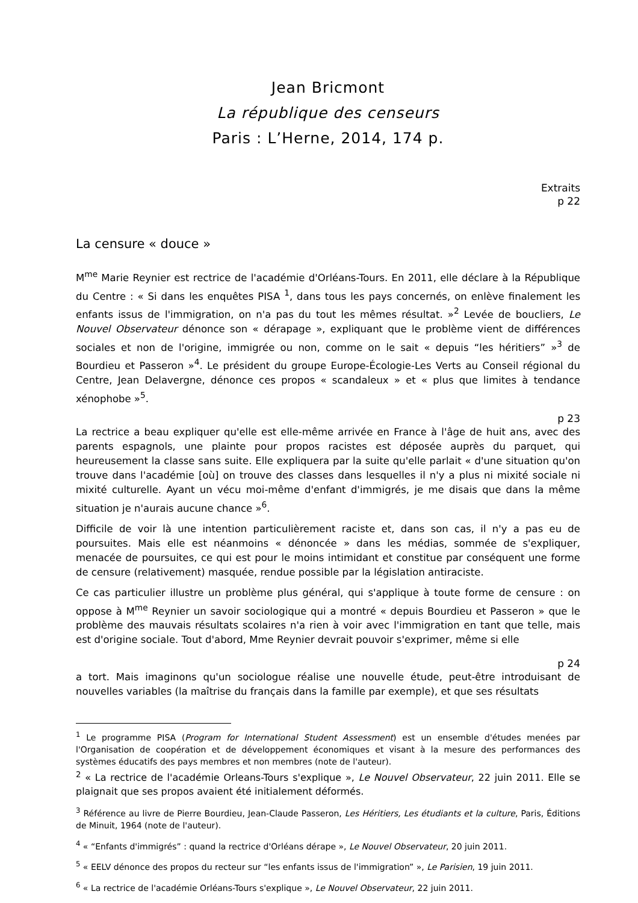Jean Bricmont
La république des censeurs
Paris : L’Herne, 2014, 174 p.
Extraits
p 22
La censure « douce »
M<sup>me</sup> Marie Reynier est rectrice de l'académie d'Orléans-Tours. En 2011, elle déclare à la République du Centre : « Si dans les enquêtes PISA <sup>1</sup>, dans tous les pays concernés, on enlève finalement les enfants issus de l'immigration, on n'a pas du tout les mêmes résultat. »<sup>2</sup> Levée de boucliers, Le Nouvel Observateur dénonce son « dérapage », expliquant que le problème vient de différences sociales et non de l'origine, immigrée ou non, comme on le sait « depuis “les héritiers” »<sup>3</sup> de Bourdieu et Passeron »<sup>4</sup>. Le président du groupe Europe-Écologie-Les Verts au Conseil régional du Centre, Jean Delavergne, dénonce ces propos « scandaleux » et « plus que limites à tendance xénophobe »<sup>5</sup>.
p 23
La rectrice a beau expliquer qu'elle est elle-même arrivée en France à l'âge de huit ans, avec des parents espagnols, une plainte pour propos racistes est déposée auprès du parquet, qui heureusement la classe sans suite. Elle expliquera par la suite qu'elle parlait « d'une situation qu'on trouve dans l'académie [où] on trouve des classes dans lesquelles il n'y a plus ni mixité sociale ni mixité culturelle. Ayant un vécu moi-même d'enfant d'immigrés, je me disais que dans la même situation je n'aurais aucune chance »<sup>6</sup>.
Difficile de voir là une intention particulièrement raciste et, dans son cas, il n'y a pas eu de poursuites. Mais elle est néanmoins « dénoncée » dans les médias, sommée de s'expliquer, menacée de poursuites, ce qui est pour le moins intimidant et constitue par conséquent une forme de censure (relativement) masquée, rendue possible par la législation antiraciste.
Ce cas particulier illustre un problème plus général, qui s'applique à toute forme de censure : on oppose à M<sup>me</sup> Reynier un savoir sociologique qui a montré « depuis Bourdieu et Passeron » que le problème des mauvais résultats scolaires n'a rien à voir avec l'immigration en tant que telle, mais est d'origine sociale. Tout d'abord, Mme Reynier devrait pouvoir s'exprimer, même si elle
p 24
a tort. Mais imaginons qu'un sociologue réalise une nouvelle étude, peut-être introduisant de nouvelles variables (la maîtrise du français dans la famille par exemple), et que ses résultats
<sup>1</sup> Le programme PISA (Program for International Student Assessment) est un ensemble d'études menées par l'Organisation de coopération et de développement économiques et visant à la mesure des performances des systèmes éducatifs des pays membres et non membres (note de l'auteur).
<sup>2</sup> « La rectrice de l'académie Orleans-Tours s'explique », Le Nouvel Observateur, 22 juin 2011. Elle se plaignait que ses propos avaient été initialement déformés.
<sup>3</sup> Référence au livre de Pierre Bourdieu, Jean-Claude Passeron, Les Héritiers, Les étudiants et la culture, Paris, Éditions de Minuit, 1964 (note de l'auteur).
<sup>4</sup> « “Enfants d'immigrés” : quand la rectrice d'Orléans dérape », Le Nouvel Observateur, 20 juin 2011.
<sup>5</sup> « EELV dénonce des propos du recteur sur “les enfants issus de l'immigration” », Le Parisien, 19 juin 2011.
<sup>6</sup> « La rectrice de l'académie Orléans-Tours s'explique », Le Nouvel Observateur, 22 juin 2011.